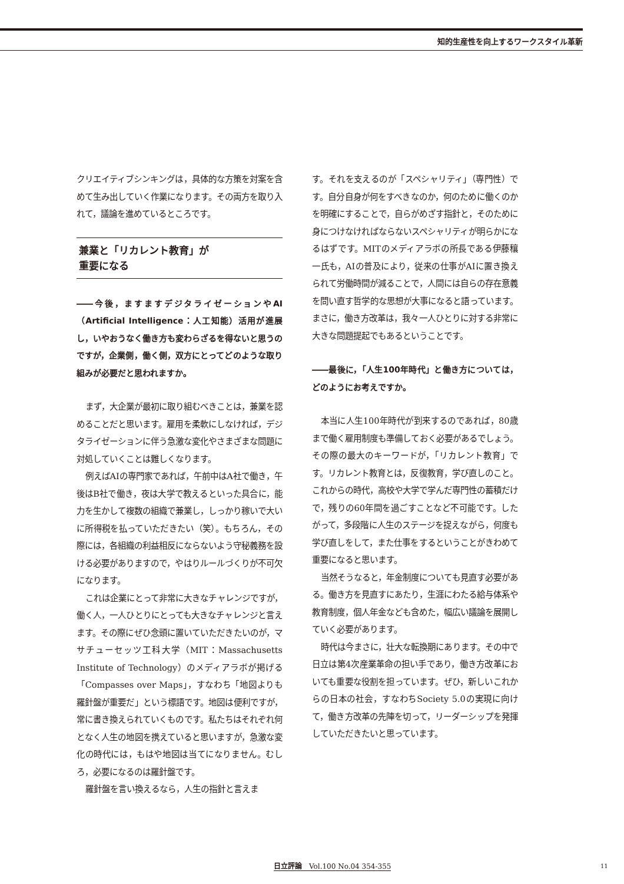知的生産性を向上するワークスタイル革新
クリエイティブシンキングは，具体的な方策を対案を含めて生み出していく作業になります。その両方を取り入れて，議論を進めているところです。
兼業と「リカレント教育」が
重要になる
――今後，ますますデジタライゼーションやAI（Artificial Intelligence：人工知能）活用が進展し，いやおうなく働き方も変わらざるを得ないと思うのですが，企業側，働く側，双方にとってどのような取り組みが必要だと思われますか。
まず，大企業が最初に取り組むべきことは，兼業を認めることだと思います。雇用を柔軟にしなければ，デジタライゼーションに伴う急激な変化やさまざまな問題に対処していくことは難しくなります。
例えばAIの専門家であれば，午前中はA社で働き，午後はB社で働き，夜は大学で教えるといった具合に，能力を生かして複数の組織で兼業し，しっかり稼いで大いに所得税を払っていただきたい（笑）。もちろん，その際には，各組織の利益相反にならないよう守秘義務を設ける必要がありますので，やはりルールづくりが不可欠になります。
これは企業にとって非常に大きなチャレンジですが，働く人，一人ひとりにとっても大きなチャレンジと言えます。その際にぜひ念頭に置いていただきたいのが，マサチューセッツ工科大学（MIT：Massachusetts Institute of Technology）のメディアラボが掲げる「Compasses over Maps」，すなわち「地図よりも羅針盤が重要だ」という標語です。地図は便利ですが，常に書き換えられていくものです。私たちはそれぞれ何となく人生の地図を携えていると思いますが，急激な変化の時代には，もはや地図は当てになりません。むしろ，必要になるのは羅針盤です。
羅針盤を言い換えるなら，人生の指針と言えま
す。それを支えるのが「スペシャリティ」（専門性）です。自分自身が何をすべきなのか，何のために働くのかを明確にすることで，自らがめざす指針と，そのために身につけなければならないスペシャリティが明らかになるはずです。MITのメディアラボの所長である伊藤穰一氏も，AIの普及により，従来の仕事がAIに置き換えられて労働時間が減ることで，人間には自らの存在意義を問い直す哲学的な思想が大事になると語っています。まさに，働き方改革は，我々一人ひとりに対する非常に大きな問題提起でもあるということです。
――最後に，「人生100年時代」と働き方については，どのようにお考えですか。
本当に人生100年時代が到来するのであれば，80歳まで働く雇用制度も準備しておく必要があるでしょう。その際の最大のキーワードが，「リカレント教育」です。リカレント教育とは，反復教育，学び直しのこと。これからの時代，高校や大学で学んだ専門性の蓄積だけで，残りの60年間を過ごすことなど不可能です。したがって，多段階に人生のステージを捉えながら，何度も学び直しをして，また仕事をするということがきわめて重要になると思います。
当然そうなると，年金制度についても見直す必要がある。働き方を見直すにあたり，生涯にわたる給与体系や教育制度，個人年金なども含めた，幅広い議論を展開していく必要があります。
時代は今まさに，壮大な転換期にあります。その中で日立は第4次産業革命の担い手であり，働き方改革においても重要な役割を担っています。ぜひ，新しいこれからの日本の社会，すなわちSociety 5.0の実現に向けて，働き方改革の先陣を切って，リーダーシップを発揮していただきたいと思っています。
日立評論　Vol.100 No.04 354-355 11